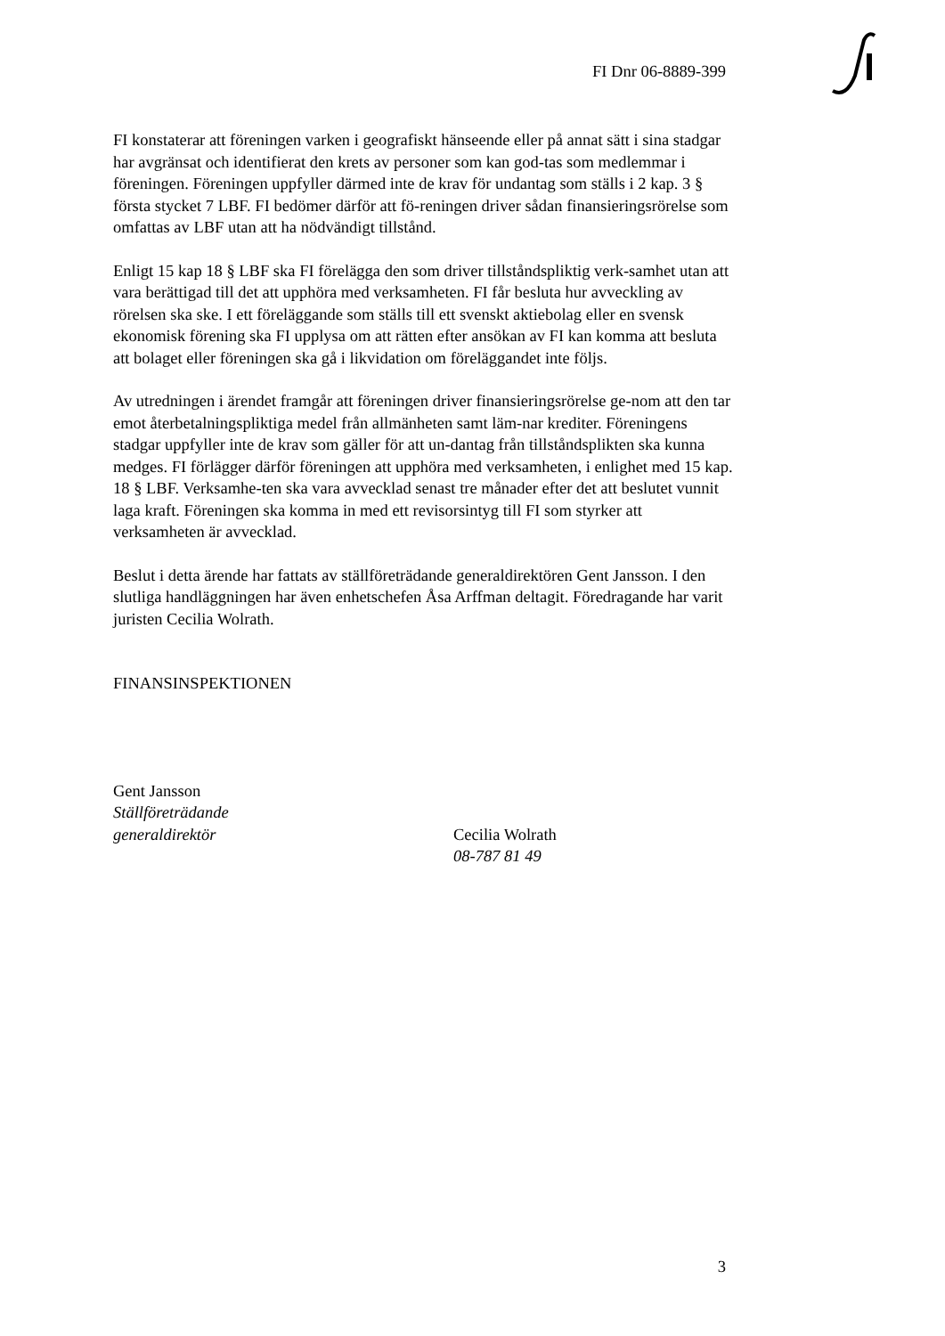FI Dnr 06-8889-399
FI konstaterar att föreningen varken i geografiskt hänseende eller på annat sätt i sina stadgar har avgränsat och identifierat den krets av personer som kan god-tas som medlemmar i föreningen. Föreningen uppfyller därmed inte de krav för undantag som ställs i 2 kap. 3 § första stycket 7 LBF. FI bedömer därför att fö-reningen driver sådan finansieringsrörelse som omfattas av LBF utan att ha nödvändigt tillstånd.
Enligt 15 kap 18 § LBF ska FI förelägga den som driver tillståndspliktig verk-samhet utan att vara berättigad till det att upphöra med verksamheten. FI får besluta hur avveckling av rörelsen ska ske. I ett föreläggande som ställs till ett svenskt aktiebolag eller en svensk ekonomisk förening ska FI upplysa om att rätten efter ansökan av FI kan komma att besluta att bolaget eller föreningen ska gå i likvidation om föreläggandet inte följs.
Av utredningen i ärendet framgår att föreningen driver finansieringsrörelse ge-nom att den tar emot återbetalningspliktiga medel från allmänheten samt läm-nar krediter. Föreningens stadgar uppfyller inte de krav som gäller för att un-dantag från tillståndsplikten ska kunna medges. FI förlägger därför föreningen att upphöra med verksamheten, i enlighet med 15 kap. 18 § LBF. Verksamhe-ten ska vara avvecklad senast tre månader efter det att beslutet vunnit laga kraft. Föreningen ska komma in med ett revisorsintyg till FI som styrker att verksamheten är avvecklad.
Beslut i detta ärende har fattats av ställföreträdande generaldirektören Gent Jansson. I den slutliga handläggningen har även enhetschefen Åsa Arffman deltagit. Föredragande har varit juristen Cecilia Wolrath.
FINANSINSPEKTIONEN
Gent Jansson
Ställföreträdande
generaldirektör
Cecilia Wolrath
08-787 81 49
3